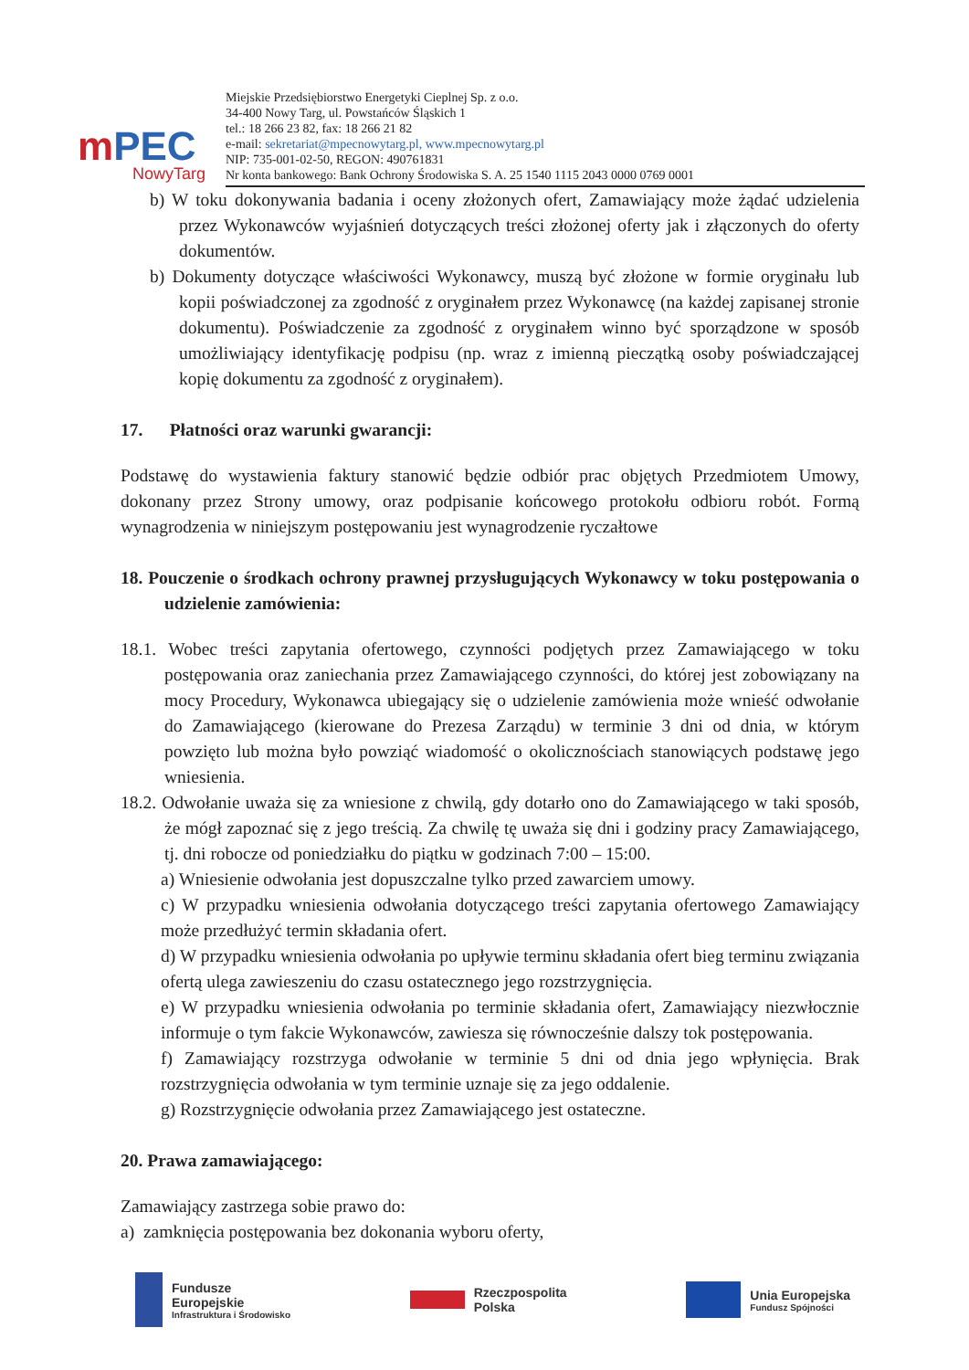mPEC
NowyTarg
Miejskie Przedsiębiorstwo Energetyki Cieplnej Sp. z o.o.
34-400 Nowy Targ, ul. Powstańców Śląskich 1
tel.: 18 266 23 82, fax: 18 266 21 82
e-mail: sekretariat@mpecnowytarg.pl, www.mpecnowytarg.pl
NIP: 735-001-02-50, REGON: 490761831
Nr konta bankowego: Bank Ochrony Środowiska S. A. 25 1540 1115 2043 0000 0769 0001
b) W toku dokonywania badania i oceny złożonych ofert, Zamawiający może żądać udzielenia przez Wykonawców wyjaśnień dotyczących treści złożonej oferty jak i złączonych do oferty dokumentów.
b) Dokumenty dotyczące właściwości Wykonawcy, muszą być złożone w formie oryginału lub kopii poświadczonej za zgodność z oryginałem przez Wykonawcę (na każdej zapisanej stronie dokumentu). Poświadczenie za zgodność z oryginałem winno być sporządzone w sposób umożliwiający identyfikację podpisu (np. wraz z imienną pieczątką osoby poświadczającej kopię dokumentu za zgodność z oryginałem).
17. Płatności oraz warunki gwarancji:
Podstawę do wystawienia faktury stanowić będzie odbiór prac objętych Przedmiotem Umowy, dokonany przez Strony umowy, oraz podpisanie końcowego protokołu odbioru robót. Formą wynagrodzenia w niniejszym postępowaniu jest wynagrodzenie ryczałtowe
18. Pouczenie o środkach ochrony prawnej przysługujących Wykonawcy w toku postępowania o udzielenie zamówienia:
18.1. Wobec treści zapytania ofertowego, czynności podjętych przez Zamawiającego w toku postępowania oraz zaniechania przez Zamawiającego czynności, do której jest zobowiązany na mocy Procedury, Wykonawca ubiegający się o udzielenie zamówienia może wnieść odwołanie do Zamawiającego (kierowane do Prezesa Zarządu) w terminie 3 dni od dnia, w którym powzięto lub można było powziąć wiadomość o okolicznościach stanowiących podstawę jego wniesienia.
18.2. Odwołanie uważa się za wniesione z chwilą, gdy dotarło ono do Zamawiającego w taki sposób, że mógł zapoznać się z jego treścią. Za chwilę tę uważa się dni i godziny pracy Zamawiającego, tj. dni robocze od poniedziałku do piątku w godzinach 7:00 – 15:00.
a) Wniesienie odwołania jest dopuszczalne tylko przed zawarciem umowy.
c) W przypadku wniesienia odwołania dotyczącego treści zapytania ofertowego Zamawiający może przedłużyć termin składania ofert.
d) W przypadku wniesienia odwołania po upływie terminu składania ofert bieg terminu związania ofertą ulega zawieszeniu do czasu ostatecznego jego rozstrzygnięcia.
e) W przypadku wniesienia odwołania po terminie składania ofert, Zamawiający niezwłocznie informuje o tym fakcie Wykonawców, zawiesza się równocześnie dalszy tok postępowania.
f) Zamawiający rozstrzyga odwołanie w terminie 5 dni od dnia jego wpłynięcia. Brak rozstrzygnięcia odwołania w tym terminie uznaje się za jego oddalenie.
g) Rozstrzygnięcie odwołania przez Zamawiającego jest ostateczne.
20. Prawa zamawiającego:
Zamawiający zastrzega sobie prawo do:
a) zamknięcia postępowania bez dokonania wyboru oferty,
Fundusze
Europejskie Infrastruktura i Środowisko
Rzeczpospolita
Polska
Unia Europejska Fundusz Spójności